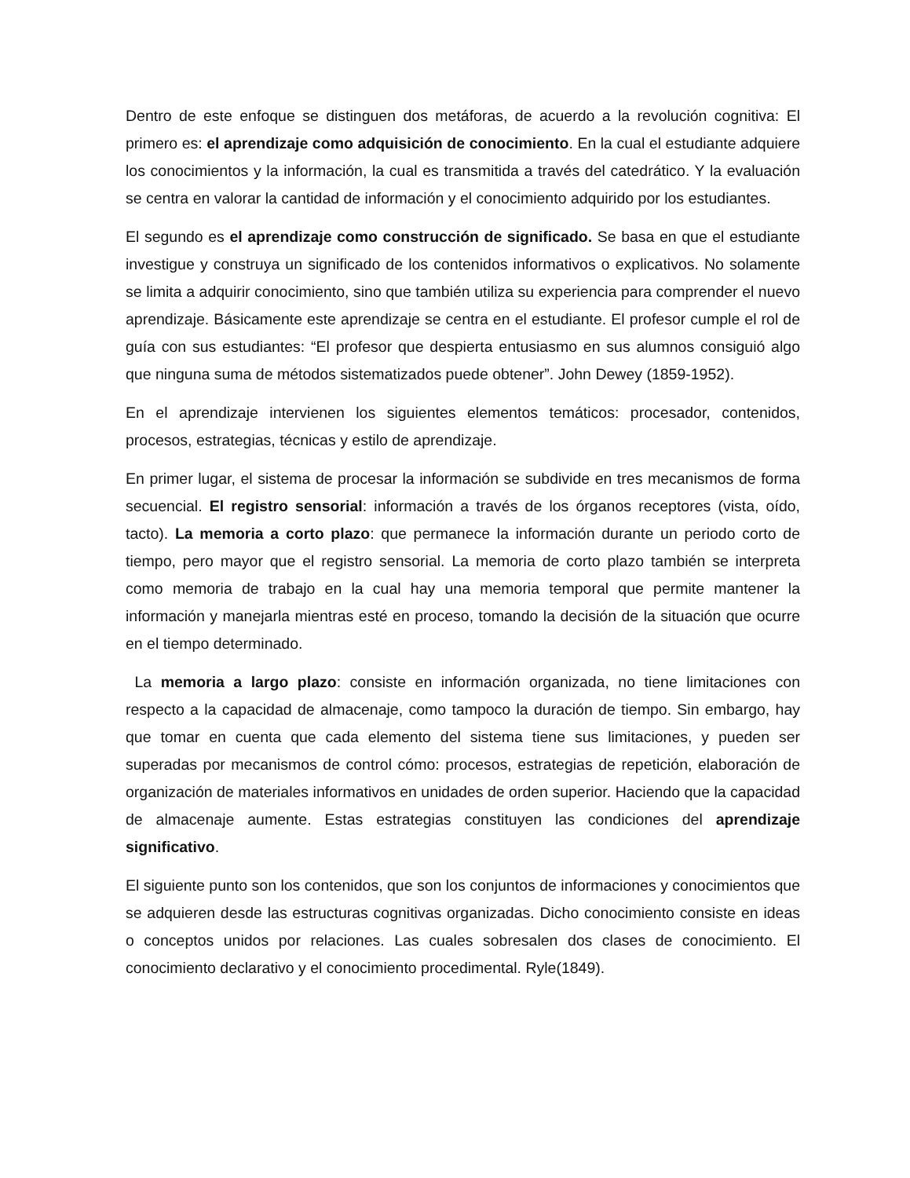Dentro de este enfoque se distinguen dos metáforas, de acuerdo a la revolución cognitiva: El primero es: el aprendizaje como adquisición de conocimiento. En la cual el estudiante adquiere los conocimientos y la información, la cual es transmitida a través del catedrático. Y la evaluación se centra en valorar la cantidad de información y el conocimiento adquirido por los estudiantes.
El segundo es el aprendizaje como construcción de significado. Se basa en que el estudiante investigue y construya un significado de los contenidos informativos o explicativos. No solamente se limita a adquirir conocimiento, sino que también utiliza su experiencia para comprender el nuevo aprendizaje. Básicamente este aprendizaje se centra en el estudiante. El profesor cumple el rol de guía con sus estudiantes: “El profesor que despierta entusiasmo en sus alumnos consiguió algo que ninguna suma de métodos sistematizados puede obtener”. John Dewey (1859-1952).
En el aprendizaje intervienen los siguientes elementos temáticos: procesador, contenidos, procesos, estrategias, técnicas y estilo de aprendizaje.
En primer lugar, el sistema de procesar la información se subdivide en tres mecanismos de forma secuencial. El registro sensorial: información a través de los órganos receptores (vista, oído, tacto). La memoria a corto plazo: que permanece la información durante un periodo corto de tiempo, pero mayor que el registro sensorial. La memoria de corto plazo también se interpreta como memoria de trabajo en la cual hay una memoria temporal que permite mantener la información y manejarla mientras esté en proceso, tomando la decisión de la situación que ocurre en el tiempo determinado.
La memoria a largo plazo: consiste en información organizada, no tiene limitaciones con respecto a la capacidad de almacenaje, como tampoco la duración de tiempo. Sin embargo, hay que tomar en cuenta que cada elemento del sistema tiene sus limitaciones, y pueden ser superadas por mecanismos de control cómo: procesos, estrategias de repetición, elaboración de organización de materiales informativos en unidades de orden superior. Haciendo que la capacidad de almacenaje aumente. Estas estrategias constituyen las condiciones del aprendizaje significativo.
El siguiente punto son los contenidos, que son los conjuntos de informaciones y conocimientos que se adquieren desde las estructuras cognitivas organizadas. Dicho conocimiento consiste en ideas o conceptos unidos por relaciones. Las cuales sobresalen dos clases de conocimiento. El conocimiento declarativo y el conocimiento procedimental. Ryle(1849).